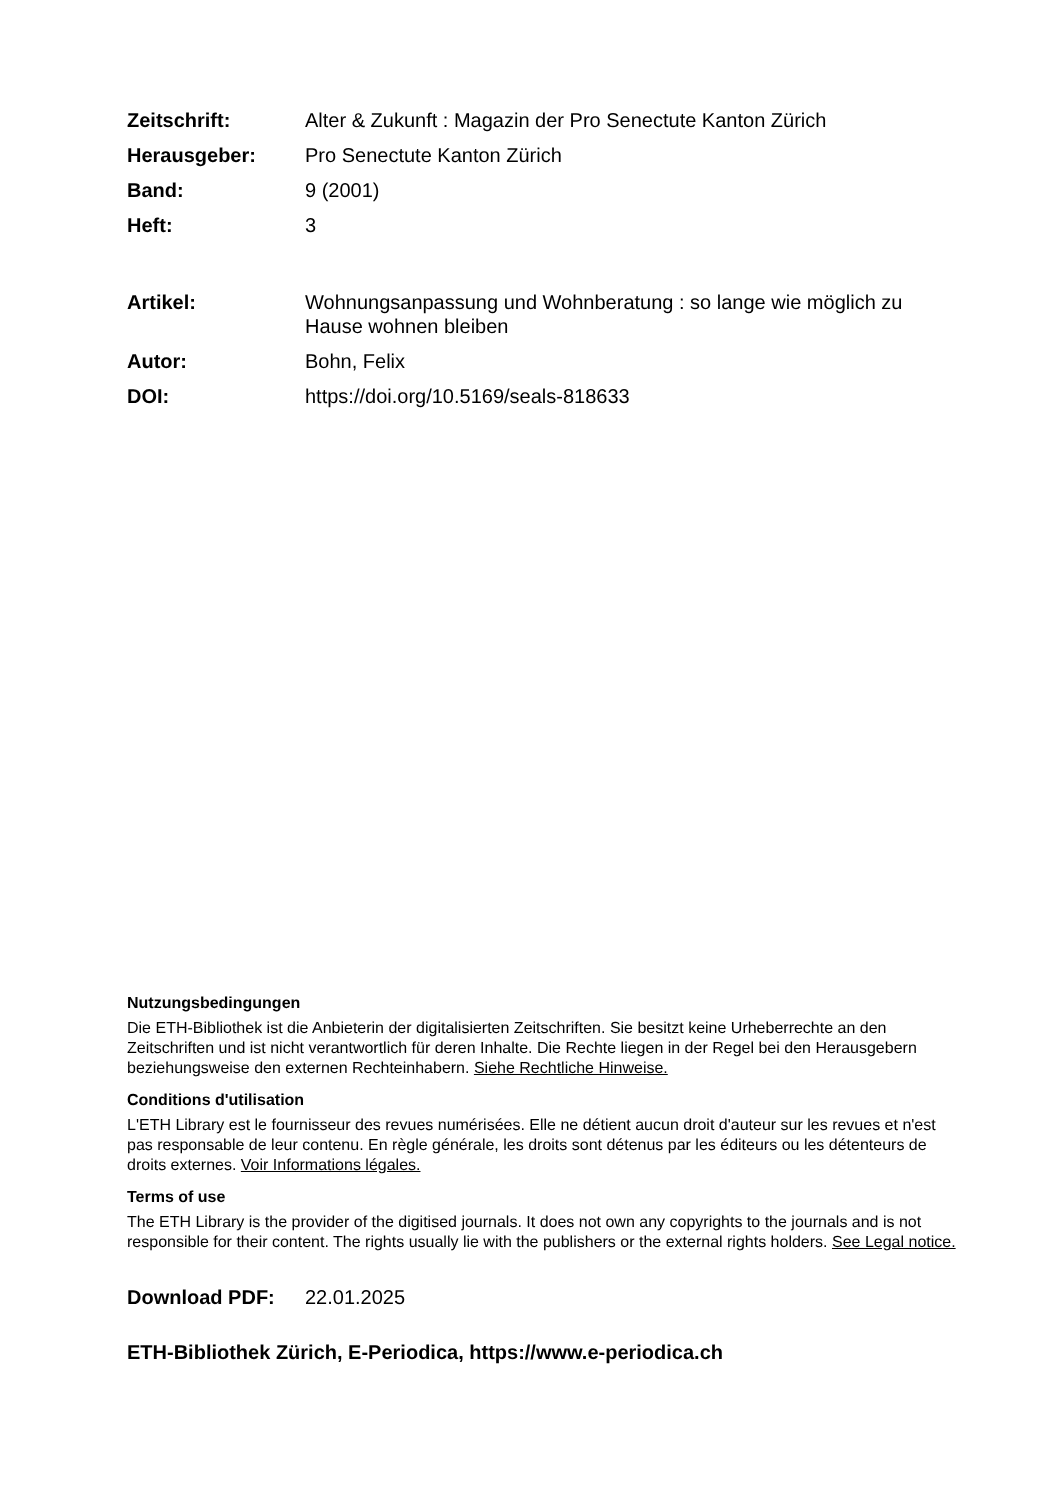Zeitschrift: Alter & Zukunft : Magazin der Pro Senectute Kanton Zürich
Herausgeber: Pro Senectute Kanton Zürich
Band: 9 (2001)
Heft: 3
Artikel: Wohnungsanpassung und Wohnberatung : so lange wie möglich zu Hause wohnen bleiben
Autor: Bohn, Felix
DOI: https://doi.org/10.5169/seals-818633
Nutzungsbedingungen
Die ETH-Bibliothek ist die Anbieterin der digitalisierten Zeitschriften. Sie besitzt keine Urheberrechte an den Zeitschriften und ist nicht verantwortlich für deren Inhalte. Die Rechte liegen in der Regel bei den Herausgebern beziehungsweise den externen Rechteinhabern. Siehe Rechtliche Hinweise.
Conditions d'utilisation
L'ETH Library est le fournisseur des revues numérisées. Elle ne détient aucun droit d'auteur sur les revues et n'est pas responsable de leur contenu. En règle générale, les droits sont détenus par les éditeurs ou les détenteurs de droits externes. Voir Informations légales.
Terms of use
The ETH Library is the provider of the digitised journals. It does not own any copyrights to the journals and is not responsible for their content. The rights usually lie with the publishers or the external rights holders. See Legal notice.
Download PDF: 22.01.2025
ETH-Bibliothek Zürich, E-Periodica, https://www.e-periodica.ch